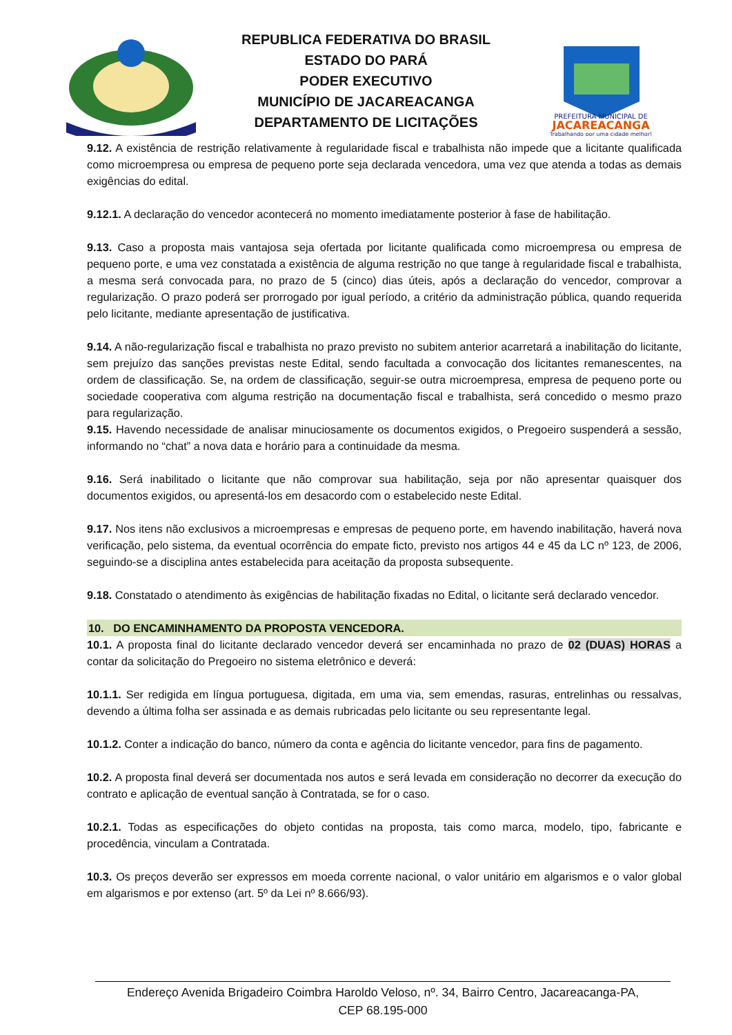REPUBLICA FEDERATIVA DO BRASIL
ESTADO DO PARÁ
PODER EXECUTIVO
MUNICÍPIO DE JACAREACANGA
DEPARTAMENTO DE LICITAÇÕES
PREFEITURA MUNICIPAL DE
JACAREACANGA
Trabalhando por uma cidade melhor!
9.12. A existência de restrição relativamente à regularidade fiscal e trabalhista não impede que a licitante qualificada como microempresa ou empresa de pequeno porte seja declarada vencedora, uma vez que atenda a todas as demais exigências do edital.
9.12.1. A declaração do vencedor acontecerá no momento imediatamente posterior à fase de habilitação.
9.13. Caso a proposta mais vantajosa seja ofertada por licitante qualificada como microempresa ou empresa de pequeno porte, e uma vez constatada a existência de alguma restrição no que tange à regularidade fiscal e trabalhista, a mesma será convocada para, no prazo de 5 (cinco) dias úteis, após a declaração do vencedor, comprovar a regularização. O prazo poderá ser prorrogado por igual período, a critério da administração pública, quando requerida pelo licitante, mediante apresentação de justificativa.
9.14. A não-regularização fiscal e trabalhista no prazo previsto no subitem anterior acarretará a inabilitação do licitante, sem prejuízo das sanções previstas neste Edital, sendo facultada a convocação dos licitantes remanescentes, na ordem de classificação. Se, na ordem de classificação, seguir-se outra microempresa, empresa de pequeno porte ou sociedade cooperativa com alguma restrição na documentação fiscal e trabalhista, será concedido o mesmo prazo para regularização.
9.15. Havendo necessidade de analisar minuciosamente os documentos exigidos, o Pregoeiro suspenderá a sessão, informando no “chat” a nova data e horário para a continuidade da mesma.
9.16. Será inabilitado o licitante que não comprovar sua habilitação, seja por não apresentar quaisquer dos documentos exigidos, ou apresentá-los em desacordo com o estabelecido neste Edital.
9.17. Nos itens não exclusivos a microempresas e empresas de pequeno porte, em havendo inabilitação, haverá nova verificação, pelo sistema, da eventual ocorrência do empate ficto, previsto nos artigos 44 e 45 da LC nº 123, de 2006, seguindo-se a disciplina antes estabelecida para aceitação da proposta subsequente.
9.18. Constatado o atendimento às exigências de habilitação fixadas no Edital, o licitante será declarado vencedor.
10. DO ENCAMINHAMENTO DA PROPOSTA VENCEDORA.
10.1. A proposta final do licitante declarado vencedor deverá ser encaminhada no prazo de 02 (DUAS) HORAS a contar da solicitação do Pregoeiro no sistema eletrônico e deverá:
10.1.1. Ser redigida em língua portuguesa, digitada, em uma via, sem emendas, rasuras, entrelinhas ou ressalvas, devendo a última folha ser assinada e as demais rubricadas pelo licitante ou seu representante legal.
10.1.2. Conter a indicação do banco, número da conta e agência do licitante vencedor, para fins de pagamento.
10.2. A proposta final deverá ser documentada nos autos e será levada em consideração no decorrer da execução do contrato e aplicação de eventual sanção à Contratada, se for o caso.
10.2.1. Todas as especificações do objeto contidas na proposta, tais como marca, modelo, tipo, fabricante e procedência, vinculam a Contratada.
10.3. Os preços deverão ser expressos em moeda corrente nacional, o valor unitário em algarismos e o valor global em algarismos e por extenso (art. 5º da Lei nº 8.666/93).
Endereço Avenida Brigadeiro Coimbra Haroldo Veloso, nº. 34, Bairro Centro, Jacareacanga-PA,
CEP 68.195-000